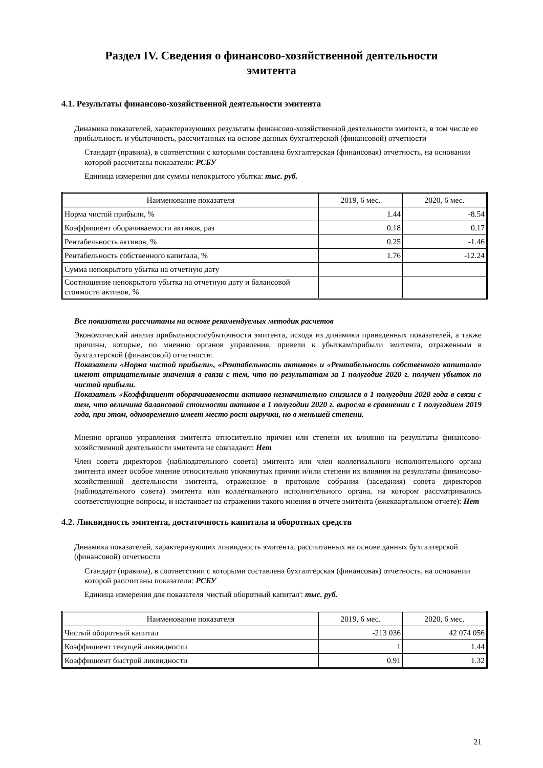Раздел IV. Сведения о финансово-хозяйственной деятельности
эмитента
4.1. Результаты финансово-хозяйственной деятельности эмитента
Динамика показателей, характеризующих результаты финансово-хозяйственной деятельности эмитента, в том числе ее прибыльность и убыточность, рассчитанных на основе данных бухгалтерской (финансовой) отчетности
Стандарт (правила), в соответствии с которыми составлена бухгалтерская (финансовая) отчетность, на основании которой рассчитаны показатели: РСБУ
Единица измерения для суммы непокрытого убытка: тыс. руб.
| Наименование показателя | 2019, 6 мес. | 2020, 6 мес. |
| --- | --- | --- |
| Норма чистой прибыли, % | 1.44 | -8.54 |
| Коэффициент оборачиваемости активов, раз | 0.18 | 0.17 |
| Рентабельность активов, % | 0.25 | -1.46 |
| Рентабельность собственного капитала, % | 1.76 | -12.24 |
| Сумма непокрытого убытка на отчетную дату | | |
| Соотношение непокрытого убытка на отчетную дату и балансовой стоимости активов, % | | |
Все показатели рассчитаны на основе рекомендуемых методик расчетов
Экономический анализ прибыльности/убыточности эмитента, исходя из динамики приведенных показателей, а также причины, которые, по мнению органов управления, привели к убыткам/прибыли эмитента, отраженным в бухгалтерской (финансовой) отчетности:
Показатели «Норма чистой прибыли», «Рентабельность активов» и «Рентабельность собственного капитала» имеют отрицательные значения в связи с тем, что по результатам за 1 полугодие 2020 г. получен убыток по чистой прибыли.
Показатель «Коэффициент оборачиваемости активов незначительно снизился в 1 полугодии 2020 года в связи с тем, что величина балансовой стоимости активов в 1 полугодии 2020 г. выросла в сравнении с 1 полугодием 2019 года, при этом, одновременно имеет место рост выручки, но в меньшей степени.
Мнения органов управления эмитента относительно причин или степени их влияния на результаты финансово-хозяйственной деятельности эмитента не совпадают: Нет
Член совета директоров (наблюдательного совета) эмитента или член коллегиального исполнительного органа эмитента имеет особое мнение относительно упомянутых причин и/или степени их влияния на результаты финансово-хозяйственной деятельности эмитента, отраженное в протоколе собрания (заседания) совета директоров (наблюдательного совета) эмитента или коллегиального исполнительного органа, на котором рассматривались соответствующие вопросы, и настаивает на отражении такого мнения в отчете эмитента (ежеквартальном отчете): Нет
4.2. Ликвидность эмитента, достаточность капитала и оборотных средств
Динамика показателей, характеризующих ликвидность эмитента, рассчитанных на основе данных бухгалтерской (финансовой) отчетности
Стандарт (правила), в соответствии с которыми составлена бухгалтерская (финансовая) отчетность, на основании которой рассчитаны показатели: РСБУ
Единица измерения для показателя 'чистый оборотный капитал': тыс. руб.
| Наименование показателя | 2019, 6 мес. | 2020, 6 мес. |
| --- | --- | --- |
| Чистый оборотный капитал | -213 036 | 42 074 056 |
| Коэффициент текущей ликвидности | 1 | 1.44 |
| Коэффициент быстрой ликвидности | 0.91 | 1.32 |
21